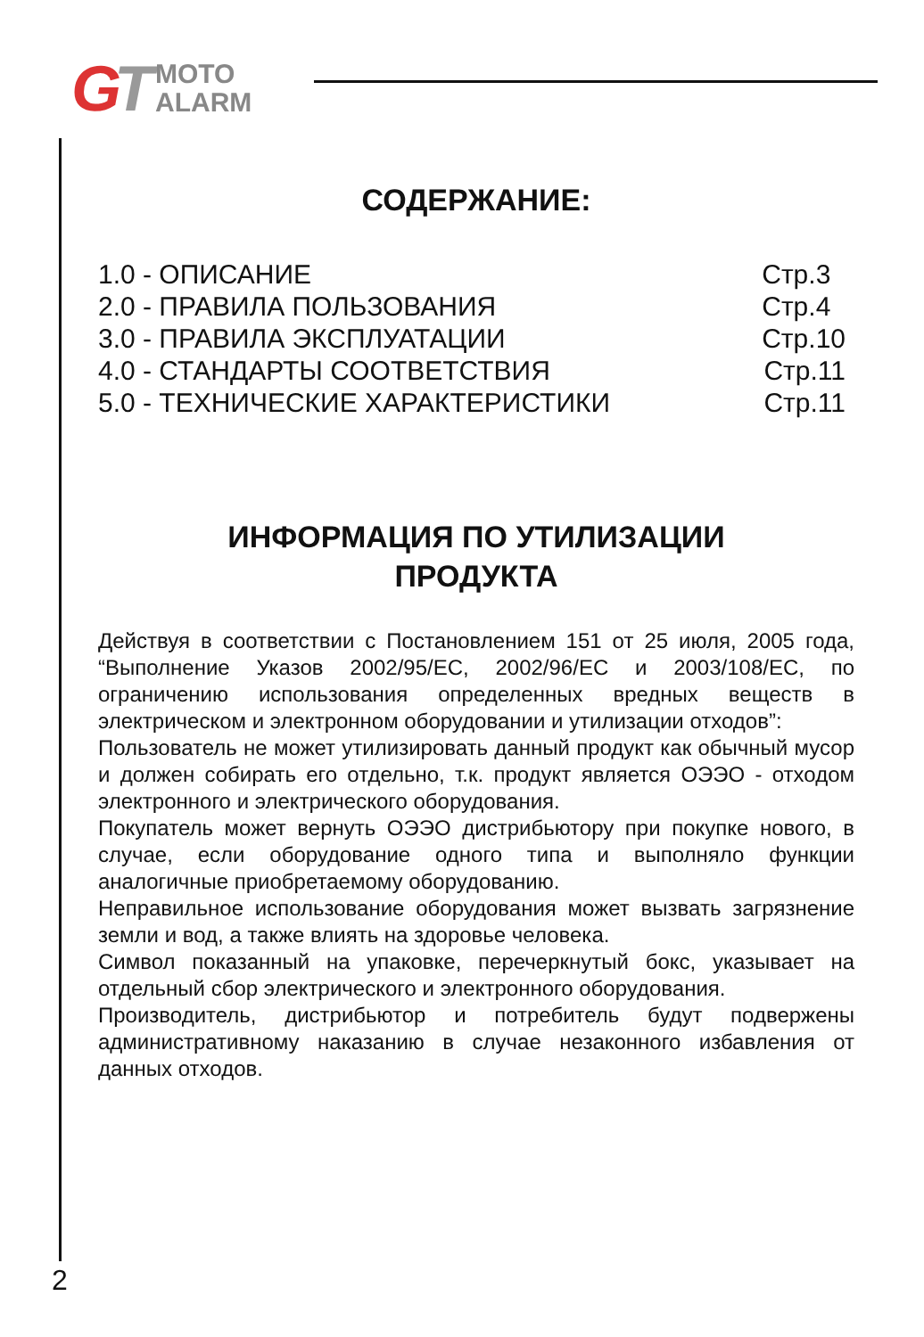GT
MOTO
ALARM
СОДЕРЖАНИЕ:
1.0 - ОПИСАНИЕ Стр.3
2.0 - ПРАВИЛА ПОЛЬЗОВАНИЯ Стр.4
3.0 - ПРАВИЛА ЭКСПЛУАТАЦИИ Стр.10
4.0 - СТАНДАРТЫ СООТВЕТСТВИЯ Стр.11
5.0 - ТЕХНИЧЕСКИЕ ХАРАКТЕРИСТИКИ Стр.11
ИНФОРМАЦИЯ ПО УТИЛИЗАЦИИ
ПРОДУКТА
Действуя в соответствии с Постановлением 151 от 25 июля, 2005 года, “Выполнение Указов 2002/95/EC, 2002/96/EC и 2003/108/EC, по ограничению использования определенных вредных веществ в электрическом и электронном оборудовании и утилизации отходов”:
Пользователь не может утилизировать данный продукт как обычный мусор и должен собирать его отдельно, т.к. продукт является ОЭЭО - отходом электронного и электрического оборудования.
Покупатель может вернуть ОЭЭО дистрибьютору при покупке нового, в случае, если оборудование одного типа и выполняло функции аналогичные приобретаемому оборудованию.
Неправильное использование оборудования может вызвать загрязнение земли и вод, а также влиять на здоровье человека.
Символ показанный на упаковке, перечеркнутый бокс, указывает на отдельный сбор электрического и электронного оборудования.
Производитель, дистрибьютор и потребитель будут подвержены административному наказанию в случае незаконного избавления от данных отходов.
2